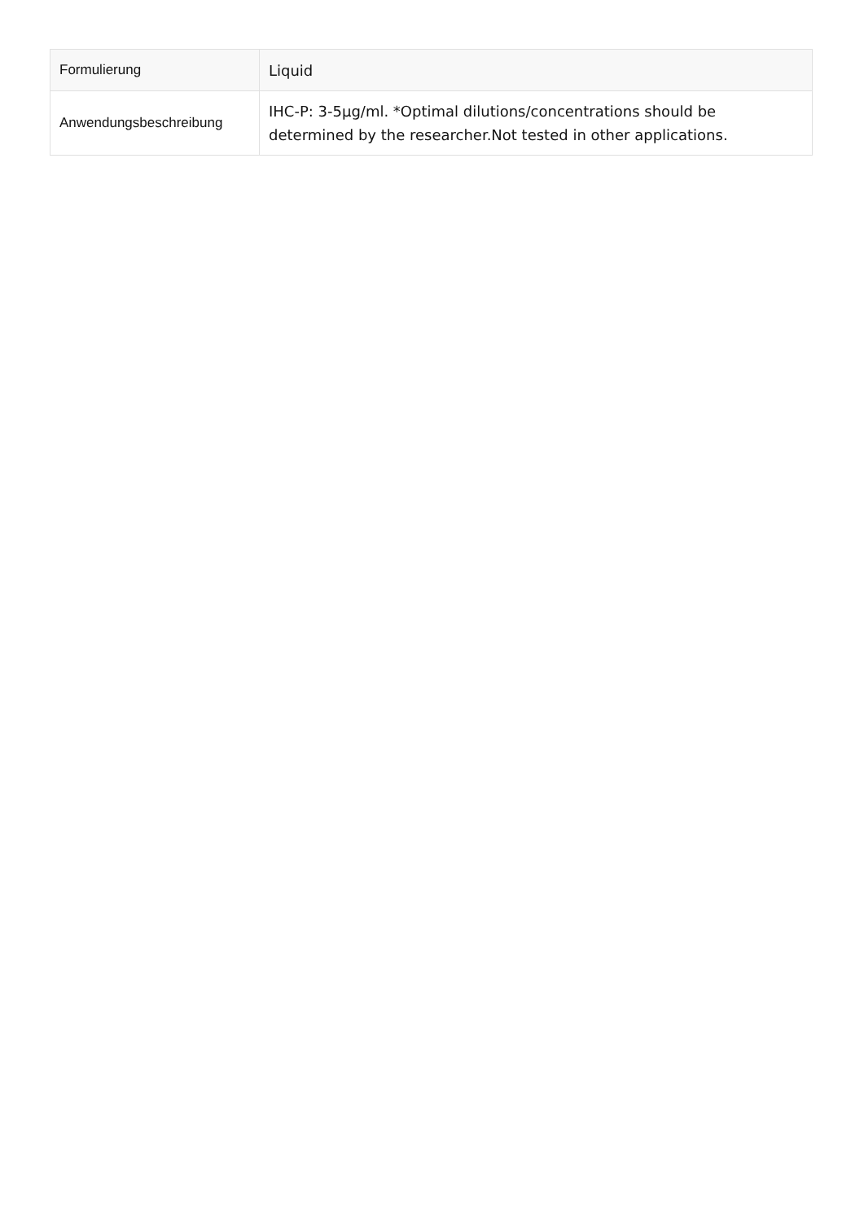| Formulierung | Liquid |
| Anwendungsbeschreibung | IHC-P: 3-5µg/ml. *Optimal dilutions/concentrations should be determined by the researcher.Not tested in other applications. |